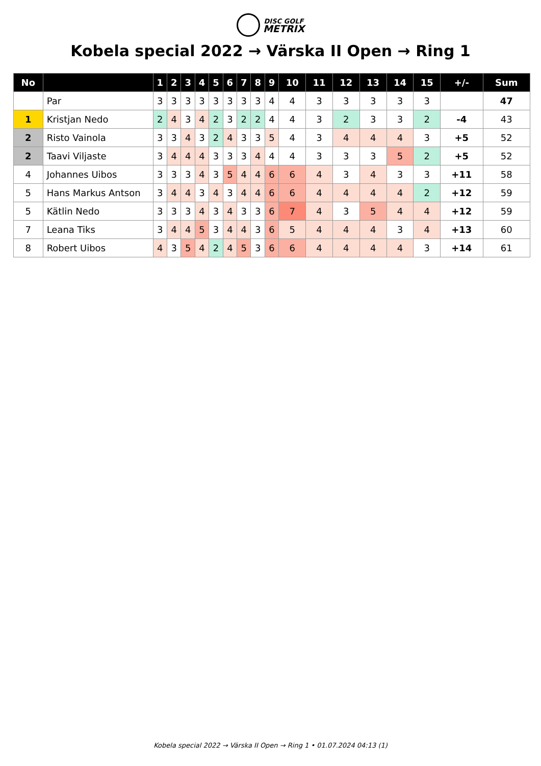DISC GOLF
METRIX
Kobela special 2022 → Värska II Open → Ring 1
| No | | 1 | 2 | 3 | 4 | 5 | 6 | 7 | 8 | 9 | 10 | 11 | 12 | 13 | 14 | 15 | +/- | Sum |
| --- | --- | --- | --- | --- | --- | --- | --- | --- | --- | --- | --- | --- | --- | --- | --- | --- | --- | --- |
| | Par | 3 | 3 | 3 | 3 | 3 | 3 | 3 | 3 | 4 | 4 | 3 | 3 | 3 | 3 | 3 | | 47 |
| 1 | Kristjan Nedo | 2 | 4 | 3 | 4 | 2 | 3 | 2 | 2 | 4 | 4 | 3 | 2 | 3 | 3 | 2 | -4 | 43 |
| 2 | Risto Vainola | 3 | 3 | 4 | 3 | 2 | 4 | 3 | 3 | 5 | 4 | 3 | 4 | 4 | 4 | 3 | +5 | 52 |
| 2 | Taavi Viljaste | 3 | 4 | 4 | 4 | 3 | 3 | 3 | 4 | 4 | 4 | 3 | 3 | 3 | 5 | 2 | +5 | 52 |
| 4 | Johannes Uibos | 3 | 3 | 3 | 4 | 3 | 5 | 4 | 4 | 6 | 6 | 4 | 3 | 4 | 3 | 3 | +11 | 58 |
| 5 | Hans Markus Antson | 3 | 4 | 4 | 3 | 4 | 3 | 4 | 4 | 6 | 6 | 4 | 4 | 4 | 4 | 2 | +12 | 59 |
| 5 | Kätlin Nedo | 3 | 3 | 3 | 4 | 3 | 4 | 3 | 3 | 6 | 7 | 4 | 3 | 5 | 4 | 4 | +12 | 59 |
| 7 | Leana Tiks | 3 | 4 | 4 | 5 | 3 | 4 | 4 | 3 | 6 | 5 | 4 | 4 | 4 | 3 | 4 | +13 | 60 |
| 8 | Robert Uibos | 4 | 3 | 5 | 4 | 2 | 4 | 5 | 3 | 6 | 6 | 4 | 4 | 4 | 4 | 3 | +14 | 61 |
Kobela special 2022 → Värska II Open → Ring 1 • 01.07.2024 04:13 (1)